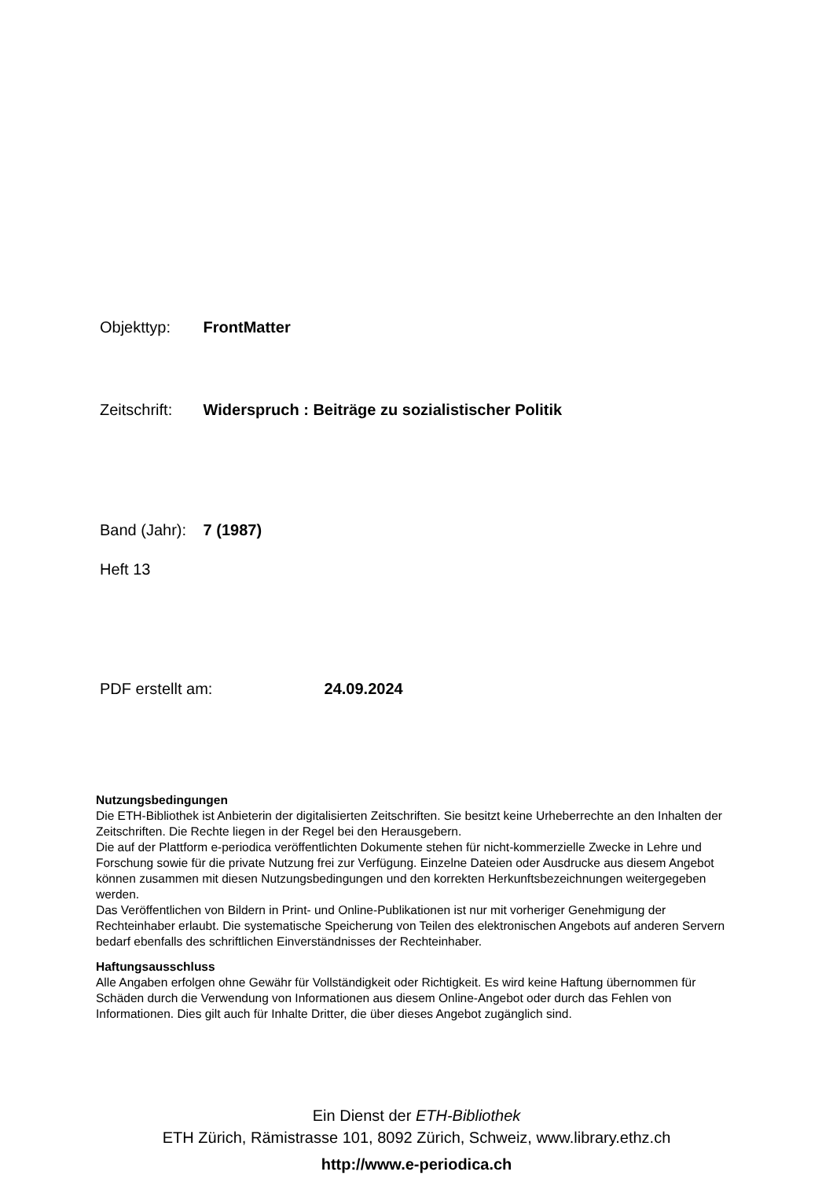Objekttyp: FrontMatter
Zeitschrift: Widerspruch : Beiträge zu sozialistischer Politik
Band (Jahr): 7 (1987)
Heft 13
PDF erstellt am: 24.09.2024
Nutzungsbedingungen
Die ETH-Bibliothek ist Anbieterin der digitalisierten Zeitschriften. Sie besitzt keine Urheberrechte an den Inhalten der Zeitschriften. Die Rechte liegen in der Regel bei den Herausgebern.
Die auf der Plattform e-periodica veröffentlichten Dokumente stehen für nicht-kommerzielle Zwecke in Lehre und Forschung sowie für die private Nutzung frei zur Verfügung. Einzelne Dateien oder Ausdrucke aus diesem Angebot können zusammen mit diesen Nutzungsbedingungen und den korrekten Herkunftsbezeichnungen weitergegeben werden.
Das Veröffentlichen von Bildern in Print- und Online-Publikationen ist nur mit vorheriger Genehmigung der Rechteinhaber erlaubt. Die systematische Speicherung von Teilen des elektronischen Angebots auf anderen Servern bedarf ebenfalls des schriftlichen Einverständnisses der Rechteinhaber.
Haftungsausschluss
Alle Angaben erfolgen ohne Gewähr für Vollständigkeit oder Richtigkeit. Es wird keine Haftung übernommen für Schäden durch die Verwendung von Informationen aus diesem Online-Angebot oder durch das Fehlen von Informationen. Dies gilt auch für Inhalte Dritter, die über dieses Angebot zugänglich sind.
Ein Dienst der ETH-Bibliothek
ETH Zürich, Rämistrasse 101, 8092 Zürich, Schweiz, www.library.ethz.ch
http://www.e-periodica.ch